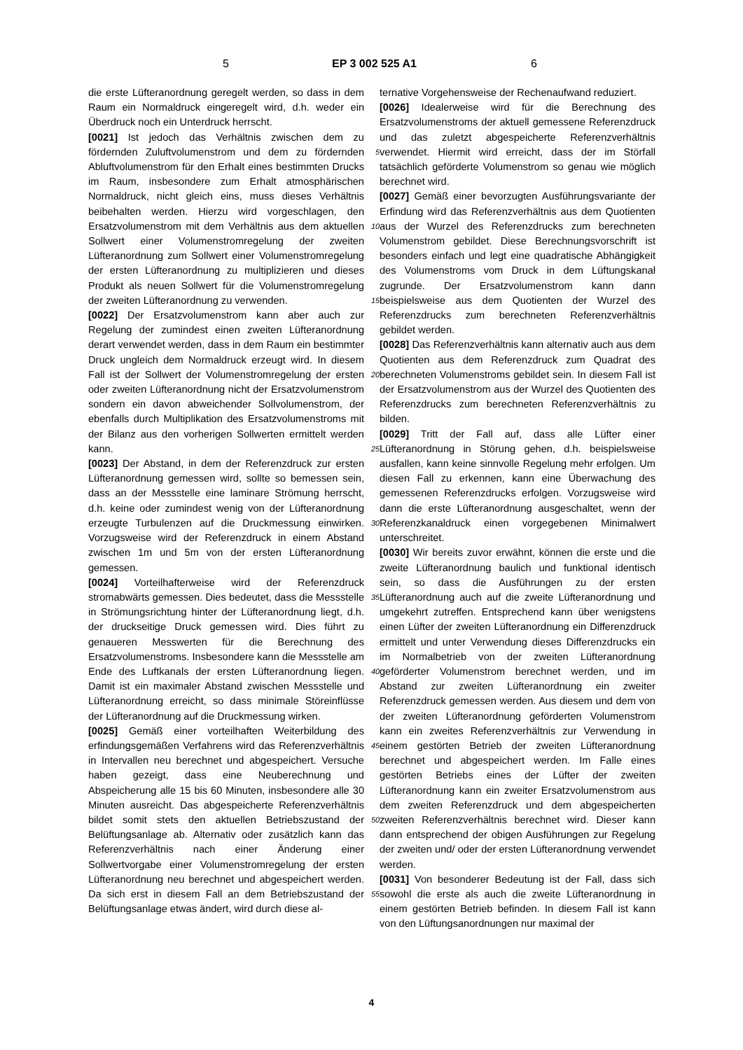5 EP 3 002 525 A1 6
die erste Lüfteranordnung geregelt werden, so dass in dem Raum ein Normaldruck eingeregelt wird, d.h. weder ein Überdruck noch ein Unterdruck herrscht.
[0021] Ist jedoch das Verhältnis zwischen dem zu fördernden Zuluftvolumenstrom und dem zu fördernden Abluftvolumenstrom für den Erhalt eines bestimmten Drucks im Raum, insbesondere zum Erhalt atmosphärischen Normaldruck, nicht gleich eins, muss dieses Verhältnis beibehalten werden. Hierzu wird vorgeschlagen, den Ersatzvolumenstrom mit dem Verhältnis aus dem aktuellen Sollwert einer Volumenstromregelung der zweiten Lüfteranordnung zum Sollwert einer Volumenstromregelung der ersten Lüfteranordnung zu multiplizieren und dieses Produkt als neuen Sollwert für die Volumenstromregelung der zweiten Lüfteranordnung zu verwenden.
[0022] Der Ersatzvolumenstrom kann aber auch zur Regelung der zumindest einen zweiten Lüfteranordnung derart verwendet werden, dass in dem Raum ein bestimmter Druck ungleich dem Normaldruck erzeugt wird. In diesem Fall ist der Sollwert der Volumenstromregelung der ersten oder zweiten Lüfteranordnung nicht der Ersatzvolumenstrom sondern ein davon abweichender Sollvolumenstrom, der ebenfalls durch Multiplikation des Ersatzvolumenstroms mit der Bilanz aus den vorherigen Sollwerten ermittelt werden kann.
[0023] Der Abstand, in dem der Referenzdruck zur ersten Lüfteranordnung gemessen wird, sollte so bemessen sein, dass an der Messstelle eine laminare Strömung herrscht, d.h. keine oder zumindest wenig von der Lüfteranordnung erzeugte Turbulenzen auf die Druckmessung einwirken. Vorzugsweise wird der Referenzdruck in einem Abstand zwischen 1m und 5m von der ersten Lüfteranordnung gemessen.
[0024] Vorteilhafterweise wird der Referenzdruck stromabwärts gemessen. Dies bedeutet, dass die Messstelle in Strömungsrichtung hinter der Lüfteranordnung liegt, d.h. der druckseitige Druck gemessen wird. Dies führt zu genaueren Messwerten für die Berechnung des Ersatzvolumenstroms. Insbesondere kann die Messstelle am Ende des Luftkanals der ersten Lüfteranordnung liegen. Damit ist ein maximaler Abstand zwischen Messstelle und Lüfteranordnung erreicht, so dass minimale Störeinflüsse der Lüfteranordnung auf die Druckmessung wirken.
[0025] Gemäß einer vorteilhaften Weiterbildung des erfindungsgemäßen Verfahrens wird das Referenzverhältnis in Intervallen neu berechnet und abgespeichert. Versuche haben gezeigt, dass eine Neuberechnung und Abspeicherung alle 15 bis 60 Minuten, insbesondere alle 30 Minuten ausreicht. Das abgespeicherte Referenzverhältnis bildet somit stets den aktuellen Betriebszustand der Belüftungsanlage ab. Alternativ oder zusätzlich kann das Referenzverhältnis nach einer Änderung einer Sollwertvorgabe einer Volumenstromregelung der ersten Lüfteranordnung neu berechnet und abgespeichert werden. Da sich erst in diesem Fall an dem Betriebszustand der Belüftungsanlage etwas ändert, wird durch diese al-
ternative Vorgehensweise der Rechenaufwand reduziert.
[0026] Idealerweise wird für die Berechnung des Ersatzvolumenstroms der aktuell gemessene Referenzdruck und das zuletzt abgespeicherte Referenzverhältnis verwendet. Hiermit wird erreicht, dass der im Störfall tatsächlich geförderte Volumenstrom so genau wie möglich berechnet wird.
[0027] Gemäß einer bevorzugten Ausführungsvariante der Erfindung wird das Referenzverhältnis aus dem Quotienten aus der Wurzel des Referenzdrucks zum berechneten Volumenstrom gebildet. Diese Berechnungsvorschrift ist besonders einfach und legt eine quadratische Abhängigkeit des Volumenstroms vom Druck in dem Lüftungskanal zugrunde. Der Ersatzvolumenstrom kann dann beispielsweise aus dem Quotienten der Wurzel des Referenzdrucks zum berechneten Referenzverhältnis gebildet werden.
[0028] Das Referenzverhältnis kann alternativ auch aus dem Quotienten aus dem Referenzdruck zum Quadrat des berechneten Volumenstroms gebildet sein. In diesem Fall ist der Ersatzvolumenstrom aus der Wurzel des Quotienten des Referenzdrucks zum berechneten Referenzverhältnis zu bilden.
[0029] Tritt der Fall auf, dass alle Lüfter einer Lüfteranordnung in Störung gehen, d.h. beispielsweise ausfallen, kann keine sinnvolle Regelung mehr erfolgen. Um diesen Fall zu erkennen, kann eine Überwachung des gemessenen Referenzdrucks erfolgen. Vorzugsweise wird dann die erste Lüfteranordnung ausgeschaltet, wenn der Referenzkanaldruck einen vorgegebenen Minimalwert unterschreitet.
[0030] Wir bereits zuvor erwähnt, können die erste und die zweite Lüfteranordnung baulich und funktional identisch sein, so dass die Ausführungen zu der ersten Lüfteranordnung auch auf die zweite Lüfteranordnung und umgekehrt zutreffen. Entsprechend kann über wenigstens einen Lüfter der zweiten Lüfteranordnung ein Differenzdruck ermittelt und unter Verwendung dieses Differenzdrucks ein im Normalbetrieb von der zweiten Lüfteranordnung geförderter Volumenstrom berechnet werden, und im Abstand zur zweiten Lüfteranordnung ein zweiter Referenzdruck gemessen werden. Aus diesem und dem von der zweiten Lüfteranordnung geförderten Volumenstrom kann ein zweites Referenzverhältnis zur Verwendung in einem gestörten Betrieb der zweiten Lüfteranordnung berechnet und abgespeichert werden. Im Falle eines gestörten Betriebs eines der Lüfter der zweiten Lüfteranordnung kann ein zweiter Ersatzvolumenstrom aus dem zweiten Referenzdruck und dem abgespeicherten zweiten Referenzverhältnis berechnet wird. Dieser kann dann entsprechend der obigen Ausführungen zur Regelung der zweiten und/ oder der ersten Lüfteranordnung verwendet werden.
[0031] Von besonderer Bedeutung ist der Fall, dass sich sowohl die erste als auch die zweite Lüfteranordnung in einem gestörten Betrieb befinden. In diesem Fall ist kann von den Lüftungsanordnungen nur maximal der
5
10
15
20
25
30
35
40
45
50
55
4